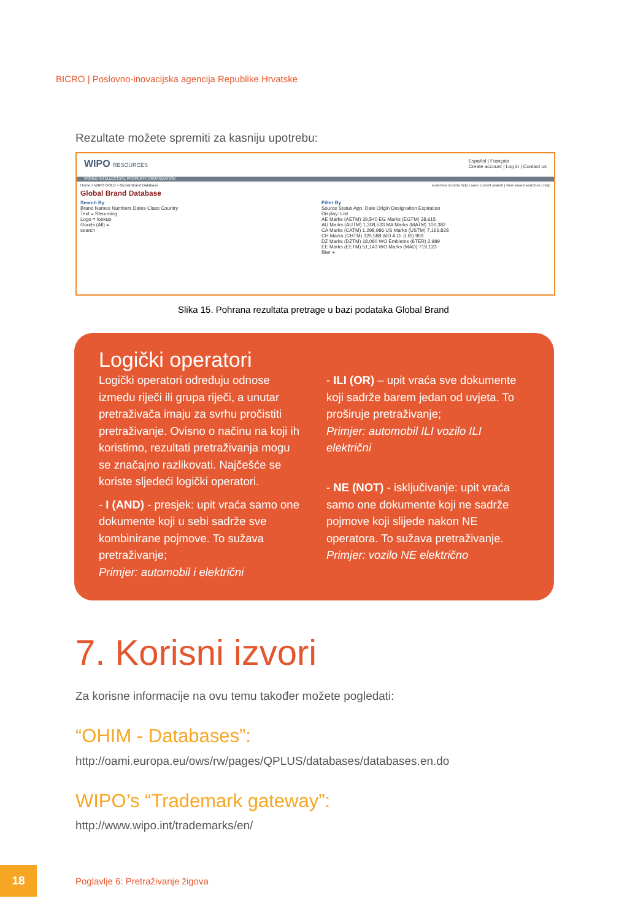BICRO | Poslovno-inovacijska agencija Republike Hrvatske
Rezultate možete spremiti za kasniju upotrebu:
WIPO RESOURCES Español | Français
Create account | Log in | Contact us
WORLD INTELLECTUAL PROPERTY ORGANIZATION
Home > WIPO GOLD > Global Brand Database searches records help | save current search | view saved searches | help
Global Brand Database
Search By
Brand Names Numbers Dates Class Country
Text = Stemming
Logo = lookup
Goods (All) =
search
Filter By
Source Status App. Date Origin Designation Expiration
Display: List
AE Marks (AETM) 39,540 EG Marks (EGTM) 38,615
AU Marks (AUTM) 1,308,533 MA Marks (MATM) 106,382
CA Marks (CATM) 1,298,986 US Marks (USTM) 7,166,828
CH Marks (CHTM) 320,588 WO A.O. (LIS) 909
DZ Marks (DZTM) 18,080 WO Emblems (6TER) 2,989
EE Marks (EETM) 51,143 WO Marks (MAD) 719,123
filter +
Slika 15. Pohrana rezultata pretrage u bazi podataka Global Brand
Logički operatori
Logički operatori određuju odnose između riječi ili grupa riječi, a unutar pretraživača imaju za svrhu pročistiti pretraživanje. Ovisno o načinu na koji ih koristimo, rezultati pretraživanja mogu se značajno razlikovati. Najčešće se koriste sljedeći logički operatori.
- I (AND) - presjek: upit vraća samo one dokumente koji u sebi sadrže sve kombinirane pojmove. To sužava pretraživanje;
Primjer: automobil i električni
- ILI (OR) – upit vraća sve dokumente koji sadrže barem jedan od uvjeta. To proširuje pretraživanje;
Primjer: automobil ILI vozilo ILI električni
- NE (NOT) - isključivanje: upit vraća samo one dokumente koji ne sadrže pojmove koji slijede nakon NE operatora. To sužava pretraživanje.
Primjer: vozilo NE električno
7. Korisni izvori
Za korisne informacije na ovu temu također možete pogledati:
“OHIM - Databases”:
http://oami.europa.eu/ows/rw/pages/QPLUS/databases/databases.en.do
WIPO’s “Trademark gateway”:
http://www.wipo.int/trademarks/en/
18
Poglavlje 6: Pretraživanje žigova